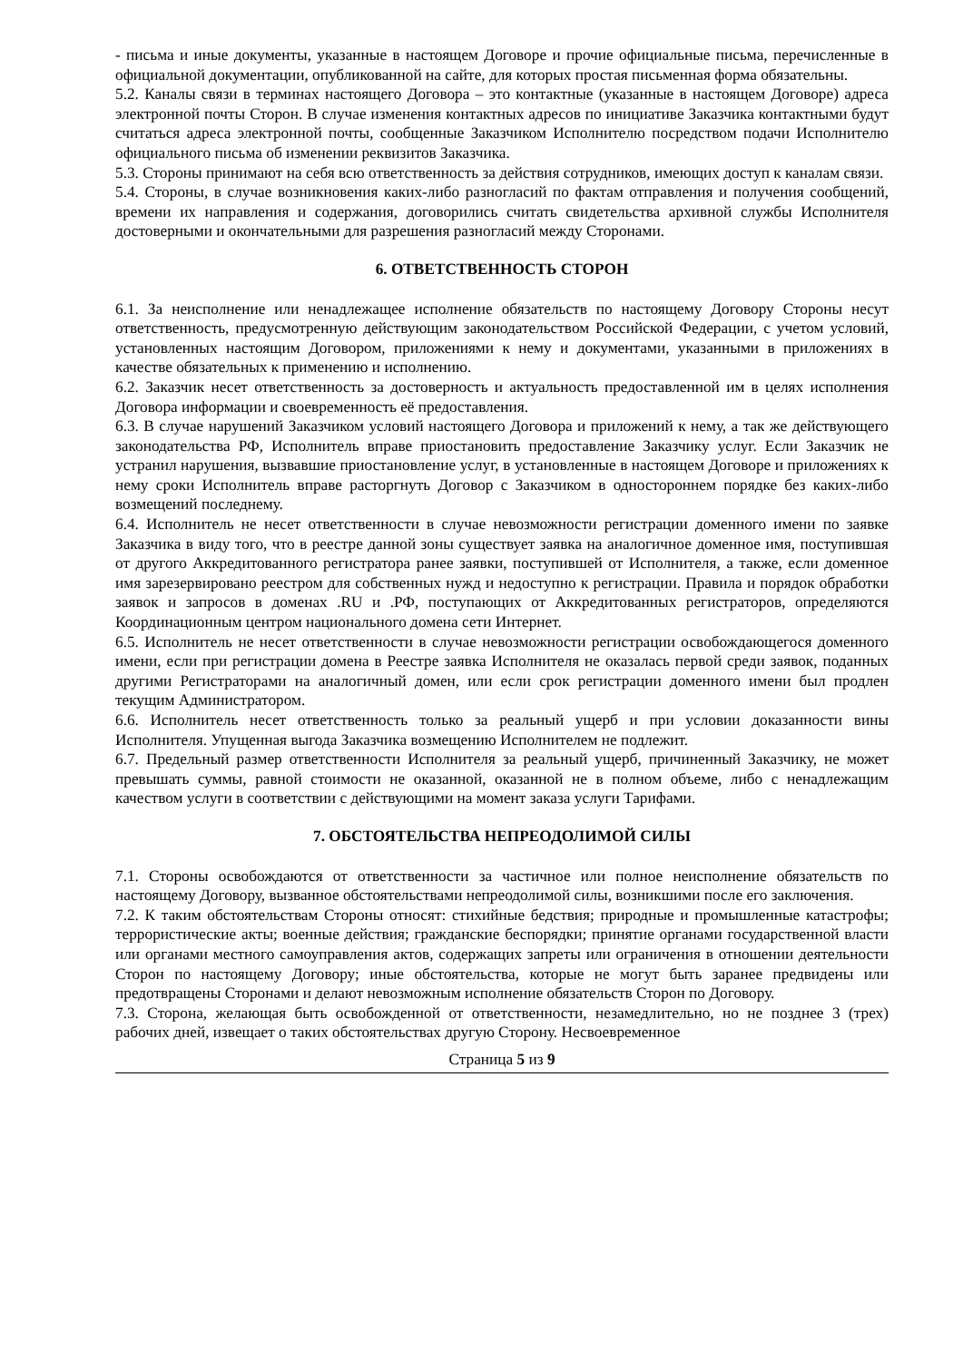- письма и иные документы, указанные в настоящем Договоре и прочие официальные письма, перечисленные в официальной документации, опубликованной на сайте, для которых простая письменная форма обязательны.
5.2. Каналы связи в терминах настоящего Договора – это контактные (указанные в настоящем Договоре) адреса электронной почты Сторон. В случае изменения контактных адресов по инициативе Заказчика контактными будут считаться адреса электронной почты, сообщенные Заказчиком Исполнителю посредством подачи Исполнителю официального письма об изменении реквизитов Заказчика.
5.3. Стороны принимают на себя всю ответственность за действия сотрудников, имеющих доступ к каналам связи.
5.4. Стороны, в случае возникновения каких-либо разногласий по фактам отправления и получения сообщений, времени их направления и содержания, договорились считать свидетельства архивной службы Исполнителя достоверными и окончательными для разрешения разногласий между Сторонами.
6. ОТВЕТСТВЕННОСТЬ СТОРОН
6.1. За неисполнение или ненадлежащее исполнение обязательств по настоящему Договору Стороны несут ответственность, предусмотренную действующим законодательством Российской Федерации, с учетом условий, установленных настоящим Договором, приложениями к нему и документами, указанными в приложениях в качестве обязательных к применению и исполнению.
6.2. Заказчик несет ответственность за достоверность и актуальность предоставленной им в целях исполнения Договора информации и своевременность её предоставления.
6.3. В случае нарушений Заказчиком условий настоящего Договора и приложений к нему, а так же действующего законодательства РФ, Исполнитель вправе приостановить предоставление Заказчику услуг. Если Заказчик не устранил нарушения, вызвавшие приостановление услуг, в установленные в настоящем Договоре и приложениях к нему сроки Исполнитель вправе расторгнуть Договор с Заказчиком в одностороннем порядке без каких-либо возмещений последнему.
6.4. Исполнитель не несет ответственности в случае невозможности регистрации доменного имени по заявке Заказчика в виду того, что в реестре данной зоны существует заявка на аналогичное доменное имя, поступившая от другого Аккредитованного регистратора ранее заявки, поступившей от Исполнителя, а также, если доменное имя зарезервировано реестром для собственных нужд и недоступно к регистрации. Правила и порядок обработки заявок и запросов в доменах .RU и .РФ, поступающих от Аккредитованных регистраторов, определяются Координационным центром национального домена сети Интернет.
6.5. Исполнитель не несет ответственности в случае невозможности регистрации освобождающегося доменного имени, если при регистрации домена в Реестре заявка Исполнителя не оказалась первой среди заявок, поданных другими Регистраторами на аналогичный домен, или если срок регистрации доменного имени был продлен текущим Администратором.
6.6. Исполнитель несет ответственность только за реальный ущерб и при условии доказанности вины Исполнителя. Упущенная выгода Заказчика возмещению Исполнителем не подлежит.
6.7. Предельный размер ответственности Исполнителя за реальный ущерб, причиненный Заказчику, не может превышать суммы, равной стоимости не оказанной, оказанной не в полном объеме, либо с ненадлежащим качеством услуги в соответствии с действующими на момент заказа услуги Тарифами.
7. ОБСТОЯТЕЛЬСТВА НЕПРЕОДОЛИМОЙ СИЛЫ
7.1. Стороны освобождаются от ответственности за частичное или полное неисполнение обязательств по настоящему Договору, вызванное обстоятельствами непреодолимой силы, возникшими после его заключения.
7.2. К таким обстоятельствам Стороны относят: стихийные бедствия; природные и промышленные катастрофы; террористические акты; военные действия; гражданские беспорядки; принятие органами государственной власти или органами местного самоуправления актов, содержащих запреты или ограничения в отношении деятельности Сторон по настоящему Договору; иные обстоятельства, которые не могут быть заранее предвидены или предотвращены Сторонами и делают невозможным исполнение обязательств Сторон по Договору.
7.3. Сторона, желающая быть освобожденной от ответственности, незамедлительно, но не позднее 3 (трех) рабочих дней, извещает о таких обстоятельствах другую Сторону. Несвоевременное
Страница 5 из 9